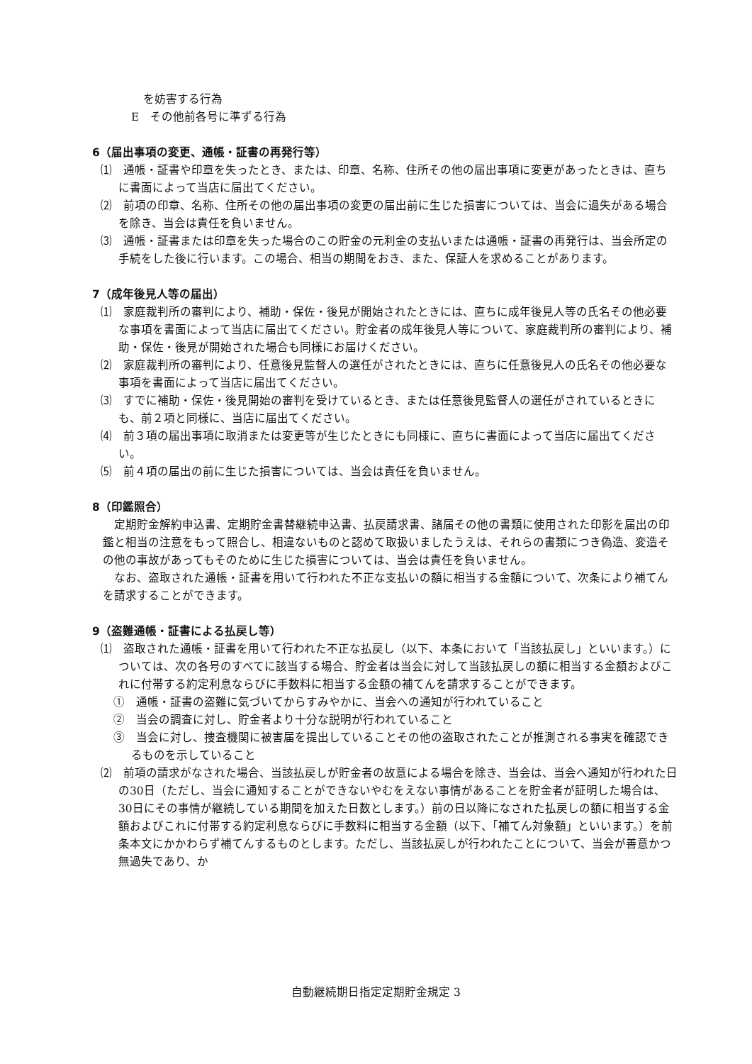を妨害する行為
E　その他前各号に準ずる行為
6（届出事項の変更、通帳・証書の再発行等）
⑴　通帳・証書や印章を失ったとき、または、印章、名称、住所その他の届出事項に変更があったときは、直ちに書面によって当店に届出てください。
⑵　前項の印章、名称、住所その他の届出事項の変更の届出前に生じた損害については、当会に過失がある場合を除き、当会は責任を負いません。
⑶　通帳・証書または印章を失った場合のこの貯金の元利金の支払いまたは通帳・証書の再発行は、当会所定の手続をした後に行います。この場合、相当の期間をおき、また、保証人を求めることがあります。
7（成年後見人等の届出）
⑴　家庭裁判所の審判により、補助・保佐・後見が開始されたときには、直ちに成年後見人等の氏名その他必要な事項を書面によって当店に届出てください。貯金者の成年後見人等について、家庭裁判所の審判により、補助・保佐・後見が開始された場合も同様にお届けください。
⑵　家庭裁判所の審判により、任意後見監督人の選任がされたときには、直ちに任意後見人の氏名その他必要な事項を書面によって当店に届出てください。
⑶　すでに補助・保佐・後見開始の審判を受けているとき、または任意後見監督人の選任がされているときにも、前２項と同様に、当店に届出てください。
⑷　前３項の届出事項に取消または変更等が生じたときにも同様に、直ちに書面によって当店に届出てください。
⑸　前４項の届出の前に生じた損害については、当会は責任を負いません。
8（印鑑照合）
定期貯金解約申込書、定期貯金書替継続申込書、払戻請求書、諸届その他の書類に使用された印影を届出の印鑑と相当の注意をもって照合し、相違ないものと認めて取扱いましたうえは、それらの書類につき偽造、変造その他の事故があってもそのために生じた損害については、当会は責任を負いません。
なお、盗取された通帳・証書を用いて行われた不正な支払いの額に相当する金額について、次条により補てんを請求することができます。
9（盗難通帳・証書による払戻し等）
⑴　盗取された通帳・証書を用いて行われた不正な払戻し（以下、本条において「当該払戻し」といいます。）については、次の各号のすべてに該当する場合、貯金者は当会に対して当該払戻しの額に相当する金額およびこれに付帯する約定利息ならびに手数料に相当する金額の補てんを請求することができます。
①　通帳・証書の盗難に気づいてからすみやかに、当会への通知が行われていること
②　当会の調査に対し、貯金者より十分な説明が行われていること
③　当会に対し、捜査機関に被害届を提出していることその他の盗取されたことが推測される事実を確認できるものを示していること
⑵　前項の請求がなされた場合、当該払戻しが貯金者の故意による場合を除き、当会は、当会へ通知が行われた日の30日（ただし、当会に通知することができないやむをえない事情があることを貯金者が証明した場合は、30日にその事情が継続している期間を加えた日数とします。）前の日以降になされた払戻しの額に相当する金額およびこれに付帯する約定利息ならびに手数料に相当する金額（以下、「補てん対象額」といいます。）を前条本文にかかわらず補てんするものとします。ただし、当該払戻しが行われたことについて、当会が善意かつ無過失であり、か
自動継続期日指定定期貯金規定 3